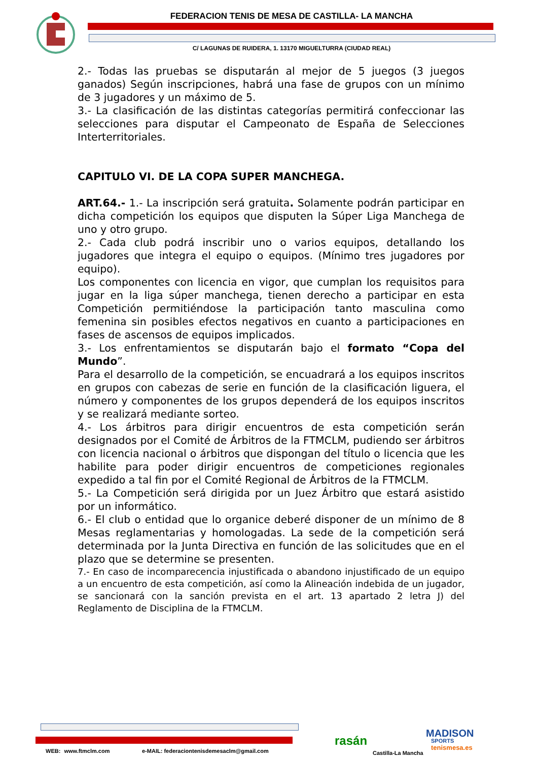FEDERACION TENIS DE MESA DE CASTILLA- LA MANCHA
C/ LAGUNAS DE RUIDERA, 1. 13170 MIGUELTURRA (CIUDAD REAL)
2.- Todas las pruebas se disputarán al mejor de 5 juegos (3 juegos ganados) Según inscripciones, habrá una fase de grupos con un mínimo de 3 jugadores y un máximo de 5.
3.- La clasificación de las distintas categorías permitirá confeccionar las selecciones para disputar el Campeonato de España de Selecciones Interterritoriales.
CAPITULO VI. DE LA COPA SUPER MANCHEGA.
ART.64.- 1.- La inscripción será gratuita. Solamente podrán participar en dicha competición los equipos que disputen la Súper Liga Manchega de uno y otro grupo.
2.- Cada club podrá inscribir uno o varios equipos, detallando los jugadores que integra el equipo o equipos. (Mínimo tres jugadores por equipo).
Los componentes con licencia en vigor, que cumplan los requisitos para jugar en la liga súper manchega, tienen derecho a participar en esta Competición permitiéndose la participación tanto masculina como femenina sin posibles efectos negativos en cuanto a participaciones en fases de ascensos de equipos implicados.
3.- Los enfrentamientos se disputarán bajo el formato “Copa del Mundo”.
Para el desarrollo de la competición, se encuadrará a los equipos inscritos en grupos con cabezas de serie en función de la clasificación liguera, el número y componentes de los grupos dependerá de los equipos inscritos y se realizará mediante sorteo.
4.- Los árbitros para dirigir encuentros de esta competición serán designados por el Comité de Árbitros de la FTMCLM, pudiendo ser árbitros con licencia nacional o árbitros que dispongan del título o licencia que les habilite para poder dirigir encuentros de competiciones regionales expedido a tal fin por el Comité Regional de Árbitros de la FTMCLM.
5.- La Competición será dirigida por un Juez Árbitro que estará asistido por un informático.
6.- El club o entidad que lo organice deberé disponer de un mínimo de 8 Mesas reglamentarias y homologadas. La sede de la competición será determinada por la Junta Directiva en función de las solicitudes que en el plazo que se determine se presenten.
7.- En caso de incomparecencia injustificada o abandono injustificado de un equipo a un encuentro de esta competición, así como la Alineación indebida de un jugador, se sancionará con la sanción prevista en el art. 13 apartado 2 letra J) del Reglamento de Disciplina de la FTMCLM.
WEB: www.ftmclm.com
e-MAIL: federaciontenisdemesaclm@gmail.com
rasán
Castilla-La Mancha
MADISON
SPORTS
tenismesa.es